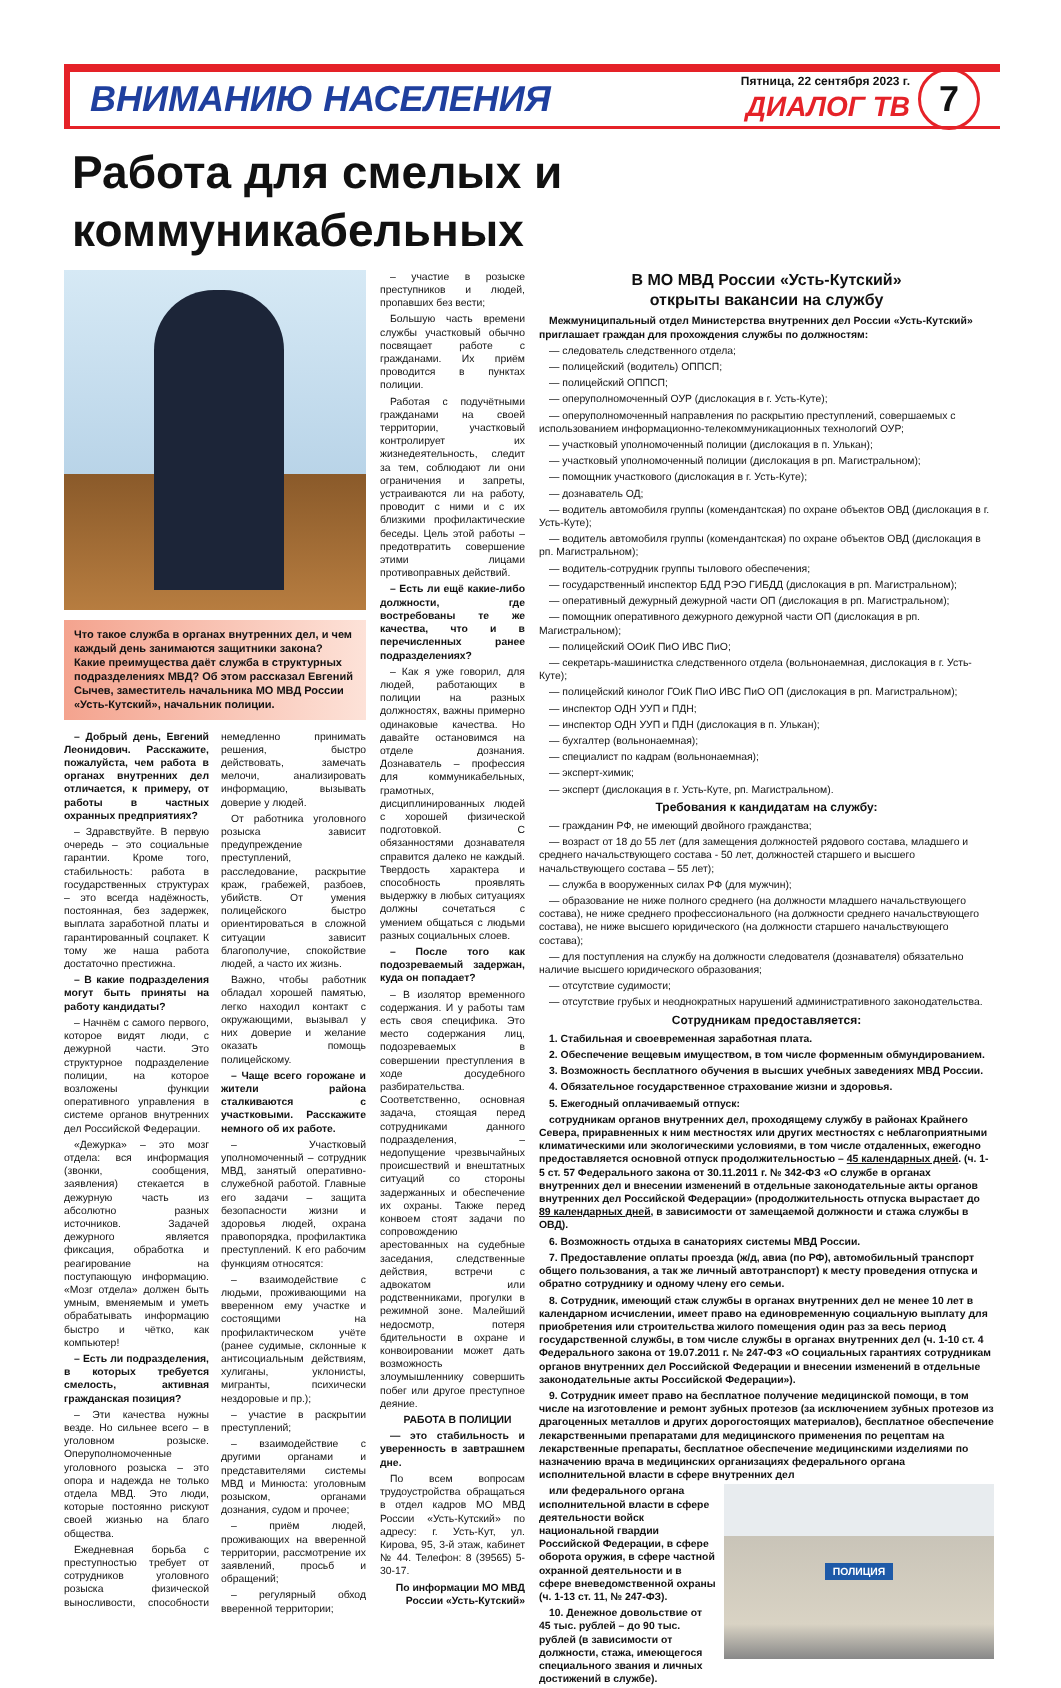ВНИМАНИЮ НАСЕЛЕНИЯ
Пятница, 22 сентября 2023 г.
ДИАЛОГ ТВ
7
Работа для смелых и коммуникабельных
Что такое служба в органах внутренних дел, и чем каждый день занимаются защитники закона? Какие преимущества даёт служба в структурных подразделениях МВД? Об этом рассказал Евгений Сычев, заместитель начальника МО МВД России «Усть-Кутский», начальник полиции.
– Добрый день, Евгений Леонидович. Расскажите, пожалуйста, чем работа в органах внутренних дел отличается, к примеру, от работы в частных охранных предприятиях?
– Здравствуйте. В первую очередь – это социальные гарантии. Кроме того, стабильность: работа в государственных структурах – это всегда надёжность, постоянная, без задержек, выплата заработной платы и гарантированный соцпакет. К тому же наша работа достаточно престижна.
– В какие подразделения могут быть приняты на работу кандидаты?
– Начнём с самого первого, которое видят люди, с дежурной части. Это структурное подразделение полиции, на которое возложены функции оперативного управления в системе органов внутренних дел Российской Федерации.
«Дежурка» – это мозг отдела: вся информация (звонки, сообщения, заявления) стекается в дежурную часть из абсолютно разных источников. Задачей дежурного является фиксация, обработка и реагирование на поступающую информацию. «Мозг отдела» должен быть умным, вменяемым и уметь обрабатывать информацию быстро и чётко, как компьютер!
– Есть ли подразделения, в которых требуется смелость, активная гражданская позиция?
– Эти качества нужны везде. Но сильнее всего – в уголовном розыске. Оперуполномоченные уголовного розыска – это опора и надежда не только отдела МВД. Это люди, которые постоянно рискуют своей жизнью на благо общества.
Ежедневная борьба с преступностью требует от сотрудников уголовного розыска физической выносливости, способности немедленно принимать решения, быстро действовать, замечать мелочи, анализировать информацию, вызывать доверие у людей.
От работника уголовного розыска зависит предупреждение преступлений, расследование, раскрытие краж, грабежей, разбоев, убийств. От умения полицейского быстро ориентироваться в сложной ситуации зависит благополучие, спокойствие людей, а часто их жизнь.
Важно, чтобы работник обладал хорошей памятью, легко находил контакт с окружающими, вызывал у них доверие и желание оказать помощь полицейскому.
– Чаще всего горожане и жители района сталкиваются с участковыми. Расскажите немного об их работе.
– Участковый уполномоченный – сотрудник МВД, занятый оперативно-служебной работой. Главные его задачи – защита безопасности жизни и здоровья людей, охрана правопорядка, профилактика преступлений. К его рабочим функциям относятся:
– взаимодействие с людьми, проживающими на вверенном ему участке и состоящими на профилактическом учёте (ранее судимые, склонные к антисоциальным действиям, хулиганы, уклонисты, мигранты, психически нездоровые и пр.);
– участие в раскрытии преступлений;
– взаимодействие с другими органами и представителями системы МВД и Минюста: уголовным розыском, органами дознания, судом и прочее;
– приём людей, проживающих на вверенной территории, рассмотрение их заявлений, просьб и обращений;
– регулярный обход вверенной территории;
– участие в розыске преступников и людей, пропавших без вести;
Большую часть времени службы участковый обычно посвящает работе с гражданами. Их приём проводится в пунктах полиции.
Работая с подучётными гражданами на своей территории, участковый контролирует их жизнедеятельность, следит за тем, соблюдают ли они ограничения и запреты, устраиваются ли на работу, проводит с ними и с их близкими профилактические беседы. Цель этой работы – предотвратить совершение этими лицами противоправных действий.
– Есть ли ещё какие-либо должности, где востребованы те же качества, что и в перечисленных ранее подразделениях?
– Как я уже говорил, для людей, работающих в полиции на разных должностях, важны примерно одинаковые качества. Но давайте остановимся на отделе дознания. Дознаватель – профессия для коммуникабельных, грамотных, дисциплинированных людей с хорошей физической подготовкой. С обязанностями дознавателя справится далеко не каждый. Твердость характера и способность проявлять выдержку в любых ситуациях должны сочетаться с умением общаться с людьми разных социальных слоев.
– После того как подозреваемый задержан, куда он попадает?
– В изолятор временного содержания. И у работы там есть своя специфика. Это место содержания лиц, подозреваемых в совершении преступления в ходе досудебного разбирательства. Соответственно, основная задача, стоящая перед сотрудниками данного подразделения, – недопущение чрезвычайных происшествий и внештатных ситуаций со стороны задержанных и обеспечение их охраны. Также перед конвоем стоят задачи по сопровождению арестованных на судебные заседания, следственные действия, встречи с адвокатом или родственниками, прогулки в режимной зоне. Малейший недосмотр, потеря бдительности в охране и конвоировании может дать возможность злоумышленнику совершить побег или другое преступное деяние.
РАБОТА В ПОЛИЦИИ
— это стабильность и уверенность в завтрашнем дне.
По всем вопросам трудоустройства обращаться в отдел кадров МО МВД России «Усть-Кутский» по адресу: г. Усть-Кут, ул. Кирова, 95, 3-й этаж, кабинет № 44. Телефон: 8 (39565) 5-30-17.
По информации МО МВД России «Усть-Кутский»
В МО МВД России «Усть-Кутский»
открыты вакансии на службу
Межмуниципальный отдел Министерства внутренних дел России «Усть-Кутский» приглашает граждан для прохождения службы по должностям:
— следователь следственного отдела;
— полицейский (водитель) ОППСП;
— полицейский ОППСП;
— оперуполномоченный ОУР (дислокация в г. Усть-Куте);
— оперуполномоченный направления по раскрытию преступлений, совершаемых с использованием информационно-телекоммуникационных технологий ОУР;
— участковый уполномоченный полиции (дислокация в п. Улькан);
— участковый уполномоченный полиции (дислокация в рп. Магистральном);
— помощник участкового (дислокация в г. Усть-Куте);
— дознаватель ОД;
— водитель автомобиля группы (комендантская) по охране объектов ОВД (дислокация в г. Усть-Куте);
— водитель автомобиля группы (комендантская) по охране объектов ОВД (дислокация в рп. Магистральном);
— водитель-сотрудник группы тылового обеспечения;
— государственный инспектор БДД РЭО ГИБДД (дислокация в рп. Магистральном);
— оперативный дежурный дежурной части ОП (дислокация в рп. Магистральном);
— помощник оперативного дежурного дежурной части ОП (дислокация в рп. Магистральном);
— полицейский ООиК ПиО ИВС ПиО;
— секретарь-машинистка следственного отдела (вольнонаемная, дислокация в г. Усть-Куте);
— полицейский кинолог ГОиК ПиО ИВС ПиО ОП (дислокация в рп. Магистральном);
— инспектор ОДН УУП и ПДН;
— инспектор ОДН УУП и ПДН (дислокация в п. Улькан);
— бухгалтер (вольнонаемная);
— специалист по кадрам (вольнонаемная);
— эксперт-химик;
— эксперт (дислокация в г. Усть-Куте, рп. Магистральном).
Требования к кандидатам на службу:
— гражданин РФ, не имеющий двойного гражданства;
— возраст от 18 до 55 лет (для замещения должностей рядового состава, младшего и среднего начальствующего состава - 50 лет, должностей старшего и высшего начальствующего состава – 55 лет);
— служба в вооруженных силах РФ (для мужчин);
— образование не ниже полного среднего (на должности младшего начальствующего состава), не ниже среднего профессионального (на должности среднего начальствующего состава), не ниже высшего юридического (на должности старшего начальствующего состава);
— для поступления на службу на должности следователя (дознавателя) обязательно наличие высшего юридического образования;
— отсутствие судимости;
— отсутствие грубых и неоднократных нарушений административного законодательства.
Сотрудникам предоставляется:
1. Стабильная и своевременная заработная плата.
2. Обеспечение вещевым имуществом, в том числе форменным обмундированием.
3. Возможность бесплатного обучения в высших учебных заведениях МВД России.
4. Обязательное государственное страхование жизни и здоровья.
5. Ежегодный оплачиваемый отпуск:
сотрудникам органов внутренних дел, проходящему службу в районах Крайнего Севера, приравненных к ним местностях или других местностях с неблагоприятными климатическими или экологическими условиями, в том числе отдаленных, ежегодно предоставляется основной отпуск продолжительностью – 45 календарных дней. (ч. 1-5 ст. 57 Федерального закона от 30.11.2011 г. № 342-ФЗ «О службе в органах внутренних дел и внесении изменений в отдельные законодательные акты органов внутренних дел Российской Федерации» (продолжительность отпуска вырастает до 89 календарных дней, в зависимости от замещаемой должности и стажа службы в ОВД).
6. Возможность отдыха в санаториях системы МВД России.
7. Предоставление оплаты проезда (ж/д, авиа (по РФ), автомобильный транспорт общего пользования, а так же личный автотранспорт) к месту проведения отпуска и обратно сотруднику и одному члену его семьи.
8. Сотрудник, имеющий стаж службы в органах внутренних дел не менее 10 лет в календарном исчислении, имеет право на единовременную социальную выплату для приобретения или строительства жилого помещения один раз за весь период государственной службы, в том числе службы в органах внутренних дел (ч. 1-10 ст. 4 Федерального закона от 19.07.2011 г. № 247-ФЗ «О социальных гарантиях сотрудникам органов внутренних дел Российской Федерации и внесении изменений в отдельные законодательные акты Российской Федерации»).
9. Сотрудник имеет право на бесплатное получение медицинской помощи, в том числе на изготовление и ремонт зубных протезов (за исключением зубных протезов из драгоценных металлов и других дорогостоящих материалов), бесплатное обеспечение лекарственными препаратами для медицинского применения по рецептам на лекарственные препараты, бесплатное обеспечение медицинскими изделиями по назначению врача в медицинских организациях федерального органа исполнительной власти в сфере внутренних дел
ПОЛИЦИЯ
или федерального органа исполнительной власти в сфере деятельности войск национальной гвардии Российской Федерации, в сфере оборота оружия, в сфере частной охранной деятельности и в сфере вневедомственной охраны (ч. 1-13 ст. 11, № 247-ФЗ).
10. Денежное довольствие от 45 тыс. рублей – до 90 тыс. рублей (в зависимости от должности, стажа, имеющегося специального звания и личных достижений в службе).